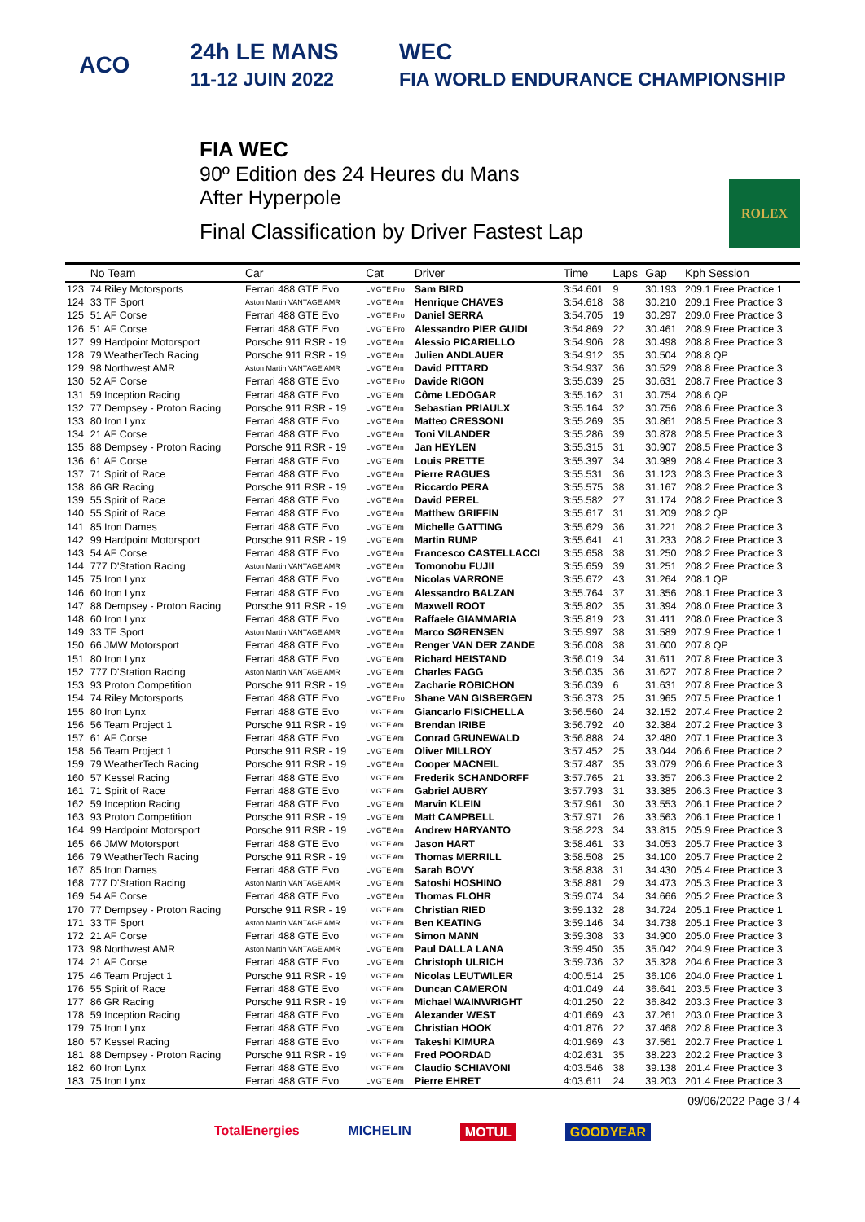ACO 24h LE MANS
11-12 JUIN 2022 WEC
FIA WORLD ENDURANCE CHAMPIONSHIP
FIA WEC
90º Edition des 24 Heures du Mans
After Hyperpole
Final Classification by Driver Fastest Lap
ROLEX
| | No Team | Car | Cat | Driver | Time | Laps | Gap | Kph Session |
| --- | --- | --- | --- | --- | --- | --- | --- | --- |
| 123 | 74 Riley Motorsports | Ferrari 488 GTE Evo | LMGTE Pro | Sam BIRD | 3:54.601 | 9 | 30.193 | 209.1 Free Practice 1 |
| 124 | 33 TF Sport | Aston Martin VANTAGE AMR | LMGTE Am | Henrique CHAVES | 3:54.618 | 38 | 30.210 | 209.1 Free Practice 3 |
| 125 | 51 AF Corse | Ferrari 488 GTE Evo | LMGTE Pro | Daniel SERRA | 3:54.705 | 19 | 30.297 | 209.0 Free Practice 3 |
| 126 | 51 AF Corse | Ferrari 488 GTE Evo | LMGTE Pro | Alessandro PIER GUIDI | 3:54.869 | 22 | 30.461 | 208.9 Free Practice 3 |
| 127 | 99 Hardpoint Motorsport | Porsche 911 RSR - 19 | LMGTE Am | Alessio PICARIELLO | 3:54.906 | 28 | 30.498 | 208.8 Free Practice 3 |
| 128 | 79 WeatherTech Racing | Porsche 911 RSR - 19 | LMGTE Am | Julien ANDLAUER | 3:54.912 | 35 | 30.504 | 208.8 QP |
| 129 | 98 Northwest AMR | Aston Martin VANTAGE AMR | LMGTE Am | David PITTARD | 3:54.937 | 36 | 30.529 | 208.8 Free Practice 3 |
| 130 | 52 AF Corse | Ferrari 488 GTE Evo | LMGTE Pro | Davide RIGON | 3:55.039 | 25 | 30.631 | 208.7 Free Practice 3 |
| 131 | 59 Inception Racing | Ferrari 488 GTE Evo | LMGTE Am | Côme LEDOGAR | 3:55.162 | 31 | 30.754 | 208.6 QP |
| 132 | 77 Dempsey - Proton Racing | Porsche 911 RSR - 19 | LMGTE Am | Sebastian PRIAULX | 3:55.164 | 32 | 30.756 | 208.6 Free Practice 3 |
| 133 | 80 Iron Lynx | Ferrari 488 GTE Evo | LMGTE Am | Matteo CRESSONI | 3:55.269 | 35 | 30.861 | 208.5 Free Practice 3 |
| 134 | 21 AF Corse | Ferrari 488 GTE Evo | LMGTE Am | Toni VILANDER | 3:55.286 | 39 | 30.878 | 208.5 Free Practice 3 |
| 135 | 88 Dempsey - Proton Racing | Porsche 911 RSR - 19 | LMGTE Am | Jan HEYLEN | 3:55.315 | 31 | 30.907 | 208.5 Free Practice 3 |
| 136 | 61 AF Corse | Ferrari 488 GTE Evo | LMGTE Am | Louis PRETTE | 3:55.397 | 34 | 30.989 | 208.4 Free Practice 3 |
| 137 | 71 Spirit of Race | Ferrari 488 GTE Evo | LMGTE Am | Pierre RAGUES | 3:55.531 | 36 | 31.123 | 208.3 Free Practice 3 |
| 138 | 86 GR Racing | Porsche 911 RSR - 19 | LMGTE Am | Riccardo PERA | 3:55.575 | 38 | 31.167 | 208.2 Free Practice 3 |
| 139 | 55 Spirit of Race | Ferrari 488 GTE Evo | LMGTE Am | David PEREL | 3:55.582 | 27 | 31.174 | 208.2 Free Practice 3 |
| 140 | 55 Spirit of Race | Ferrari 488 GTE Evo | LMGTE Am | Matthew GRIFFIN | 3:55.617 | 31 | 31.209 | 208.2 QP |
| 141 | 85 Iron Dames | Ferrari 488 GTE Evo | LMGTE Am | Michelle GATTING | 3:55.629 | 36 | 31.221 | 208.2 Free Practice 3 |
| 142 | 99 Hardpoint Motorsport | Porsche 911 RSR - 19 | LMGTE Am | Martin RUMP | 3:55.641 | 41 | 31.233 | 208.2 Free Practice 3 |
| 143 | 54 AF Corse | Ferrari 488 GTE Evo | LMGTE Am | Francesco CASTELLACCI | 3:55.658 | 38 | 31.250 | 208.2 Free Practice 3 |
| 144 | 777 D'Station Racing | Aston Martin VANTAGE AMR | LMGTE Am | Tomonobu FUJII | 3:55.659 | 39 | 31.251 | 208.2 Free Practice 3 |
| 145 | 75 Iron Lynx | Ferrari 488 GTE Evo | LMGTE Am | Nicolas VARRONE | 3:55.672 | 43 | 31.264 | 208.1 QP |
| 146 | 60 Iron Lynx | Ferrari 488 GTE Evo | LMGTE Am | Alessandro BALZAN | 3:55.764 | 37 | 31.356 | 208.1 Free Practice 3 |
| 147 | 88 Dempsey - Proton Racing | Porsche 911 RSR - 19 | LMGTE Am | Maxwell ROOT | 3:55.802 | 35 | 31.394 | 208.0 Free Practice 3 |
| 148 | 60 Iron Lynx | Ferrari 488 GTE Evo | LMGTE Am | Raffaele GIAMMARIA | 3:55.819 | 23 | 31.411 | 208.0 Free Practice 3 |
| 149 | 33 TF Sport | Aston Martin VANTAGE AMR | LMGTE Am | Marco SØRENSEN | 3:55.997 | 38 | 31.589 | 207.9 Free Practice 1 |
| 150 | 66 JMW Motorsport | Ferrari 488 GTE Evo | LMGTE Am | Renger VAN DER ZANDE | 3:56.008 | 38 | 31.600 | 207.8 QP |
| 151 | 80 Iron Lynx | Ferrari 488 GTE Evo | LMGTE Am | Richard HEISTAND | 3:56.019 | 34 | 31.611 | 207.8 Free Practice 3 |
| 152 | 777 D'Station Racing | Aston Martin VANTAGE AMR | LMGTE Am | Charles FAGG | 3:56.035 | 36 | 31.627 | 207.8 Free Practice 2 |
| 153 | 93 Proton Competition | Porsche 911 RSR - 19 | LMGTE Am | Zacharie ROBICHON | 3:56.039 | 6 | 31.631 | 207.8 Free Practice 3 |
| 154 | 74 Riley Motorsports | Ferrari 488 GTE Evo | LMGTE Pro | Shane VAN GISBERGEN | 3:56.373 | 25 | 31.965 | 207.5 Free Practice 1 |
| 155 | 80 Iron Lynx | Ferrari 488 GTE Evo | LMGTE Am | Giancarlo FISICHELLA | 3:56.560 | 24 | 32.152 | 207.4 Free Practice 2 |
| 156 | 56 Team Project 1 | Porsche 911 RSR - 19 | LMGTE Am | Brendan IRIBE | 3:56.792 | 40 | 32.384 | 207.2 Free Practice 3 |
| 157 | 61 AF Corse | Ferrari 488 GTE Evo | LMGTE Am | Conrad GRUNEWALD | 3:56.888 | 24 | 32.480 | 207.1 Free Practice 3 |
| 158 | 56 Team Project 1 | Porsche 911 RSR - 19 | LMGTE Am | Oliver MILLROY | 3:57.452 | 25 | 33.044 | 206.6 Free Practice 2 |
| 159 | 79 WeatherTech Racing | Porsche 911 RSR - 19 | LMGTE Am | Cooper MACNEIL | 3:57.487 | 35 | 33.079 | 206.6 Free Practice 3 |
| 160 | 57 Kessel Racing | Ferrari 488 GTE Evo | LMGTE Am | Frederik SCHANDORFF | 3:57.765 | 21 | 33.357 | 206.3 Free Practice 2 |
| 161 | 71 Spirit of Race | Ferrari 488 GTE Evo | LMGTE Am | Gabriel AUBRY | 3:57.793 | 31 | 33.385 | 206.3 Free Practice 3 |
| 162 | 59 Inception Racing | Ferrari 488 GTE Evo | LMGTE Am | Marvin KLEIN | 3:57.961 | 30 | 33.553 | 206.1 Free Practice 2 |
| 163 | 93 Proton Competition | Porsche 911 RSR - 19 | LMGTE Am | Matt CAMPBELL | 3:57.971 | 26 | 33.563 | 206.1 Free Practice 1 |
| 164 | 99 Hardpoint Motorsport | Porsche 911 RSR - 19 | LMGTE Am | Andrew HARYANTO | 3:58.223 | 34 | 33.815 | 205.9 Free Practice 3 |
| 165 | 66 JMW Motorsport | Ferrari 488 GTE Evo | LMGTE Am | Jason HART | 3:58.461 | 33 | 34.053 | 205.7 Free Practice 3 |
| 166 | 79 WeatherTech Racing | Porsche 911 RSR - 19 | LMGTE Am | Thomas MERRILL | 3:58.508 | 25 | 34.100 | 205.7 Free Practice 2 |
| 167 | 85 Iron Dames | Ferrari 488 GTE Evo | LMGTE Am | Sarah BOVY | 3:58.838 | 31 | 34.430 | 205.4 Free Practice 3 |
| 168 | 777 D'Station Racing | Aston Martin VANTAGE AMR | LMGTE Am | Satoshi HOSHINO | 3:58.881 | 29 | 34.473 | 205.3 Free Practice 3 |
| 169 | 54 AF Corse | Ferrari 488 GTE Evo | LMGTE Am | Thomas FLOHR | 3:59.074 | 34 | 34.666 | 205.2 Free Practice 3 |
| 170 | 77 Dempsey - Proton Racing | Porsche 911 RSR - 19 | LMGTE Am | Christian RIED | 3:59.132 | 28 | 34.724 | 205.1 Free Practice 1 |
| 171 | 33 TF Sport | Aston Martin VANTAGE AMR | LMGTE Am | Ben KEATING | 3:59.146 | 34 | 34.738 | 205.1 Free Practice 3 |
| 172 | 21 AF Corse | Ferrari 488 GTE Evo | LMGTE Am | Simon MANN | 3:59.308 | 33 | 34.900 | 205.0 Free Practice 3 |
| 173 | 98 Northwest AMR | Aston Martin VANTAGE AMR | LMGTE Am | Paul DALLA LANA | 3:59.450 | 35 | 35.042 | 204.9 Free Practice 3 |
| 174 | 21 AF Corse | Ferrari 488 GTE Evo | LMGTE Am | Christoph ULRICH | 3:59.736 | 32 | 35.328 | 204.6 Free Practice 3 |
| 175 | 46 Team Project 1 | Porsche 911 RSR - 19 | LMGTE Am | Nicolas LEUTWILER | 4:00.514 | 25 | 36.106 | 204.0 Free Practice 1 |
| 176 | 55 Spirit of Race | Ferrari 488 GTE Evo | LMGTE Am | Duncan CAMERON | 4:01.049 | 44 | 36.641 | 203.5 Free Practice 3 |
| 177 | 86 GR Racing | Porsche 911 RSR - 19 | LMGTE Am | Michael WAINWRIGHT | 4:01.250 | 22 | 36.842 | 203.3 Free Practice 3 |
| 178 | 59 Inception Racing | Ferrari 488 GTE Evo | LMGTE Am | Alexander WEST | 4:01.669 | 43 | 37.261 | 203.0 Free Practice 3 |
| 179 | 75 Iron Lynx | Ferrari 488 GTE Evo | LMGTE Am | Christian HOOK | 4:01.876 | 22 | 37.468 | 202.8 Free Practice 3 |
| 180 | 57 Kessel Racing | Ferrari 488 GTE Evo | LMGTE Am | Takeshi KIMURA | 4:01.969 | 43 | 37.561 | 202.7 Free Practice 1 |
| 181 | 88 Dempsey - Proton Racing | Porsche 911 RSR - 19 | LMGTE Am | Fred POORDAD | 4:02.631 | 35 | 38.223 | 202.2 Free Practice 3 |
| 182 | 60 Iron Lynx | Ferrari 488 GTE Evo | LMGTE Am | Claudio SCHIAVONI | 4:03.546 | 38 | 39.138 | 201.4 Free Practice 3 |
| 183 | 75 Iron Lynx | Ferrari 488 GTE Evo | LMGTE Am | Pierre EHRET | 4:03.611 | 24 | 39.203 | 201.4 Free Practice 3 |
09/06/2022 Page 3 / 4
TotalEnergies MICHELIN MOTUL GOODYEAR